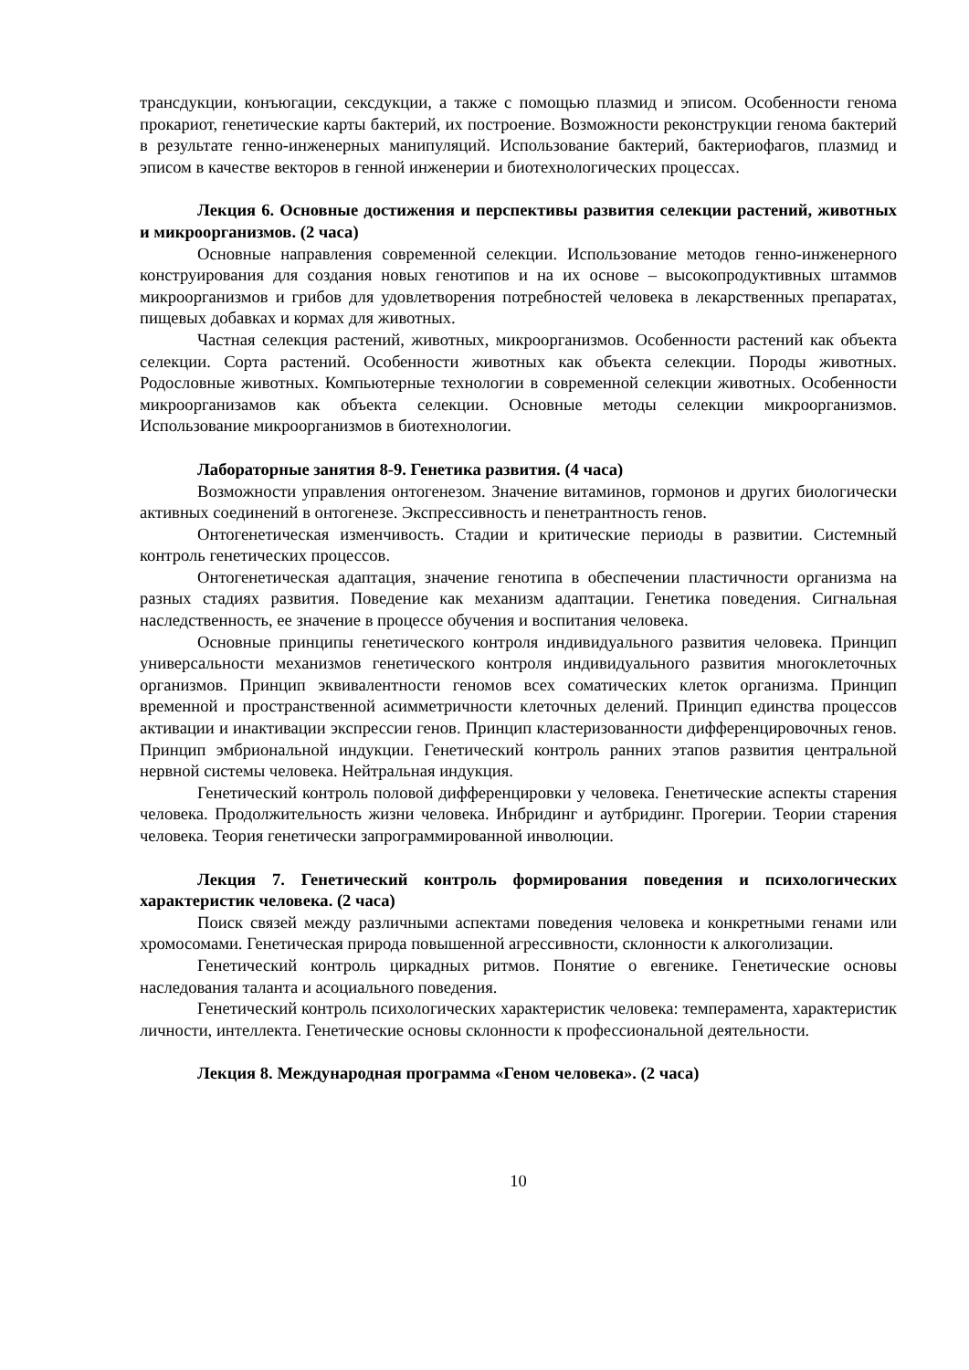трансдукции, конъюгации, сексдукции, а также с помощью плазмид и эписом. Особенности генома прокариот, генетические карты бактерий, их построение. Возможности реконструкции генома бактерий в результате генно-инженерных манипуляций. Использование бактерий, бактериофагов, плазмид и эписом в качестве векторов в генной инженерии и биотехнологических процессах.
Лекция 6. Основные достижения и перспективы развития селекции растений, животных и микроорганизмов. (2 часа)
Основные направления современной селекции. Использование методов генно-инженерного конструирования для создания новых генотипов и на их основе – высокопродуктивных штаммов микроорганизмов и грибов для удовлетворения потребностей человека в лекарственных препаратах, пищевых добавках и кормах для животных.
Частная селекция растений, животных, микроорганизмов. Особенности растений как объекта селекции. Сорта растений. Особенности животных как объекта селекции. Породы животных. Родословные животных. Компьютерные технологии в современной селекции животных. Особенности микроорганизамов как объекта селекции. Основные методы селекции микроорганизмов. Использование микроорганизмов в биотехнологии.
Лабораторные занятия 8-9. Генетика развития. (4 часа)
Возможности управления онтогенезом. Значение витаминов, гормонов и других биологически активных соединений в онтогенезе. Экспрессивность и пенетрантность генов.
Онтогенетическая изменчивость. Стадии и критические периоды в развитии. Системный контроль генетических процессов.
Онтогенетическая адаптация, значение генотипа в обеспечении пластичности организма на разных стадиях развития. Поведение как механизм адаптации. Генетика поведения. Сигнальная наследственность, ее значение в процессе обучения и воспитания человека.
Основные принципы генетического контроля индивидуального развития человека. Принцип универсальности механизмов генетического контроля индивидуального развития многоклеточных организмов. Принцип эквивалентности геномов всех соматических клеток организма. Принцип временной и пространственной асимметричности клеточных делений. Принцип единства процессов активации и инактивации экспрессии генов. Принцип кластеризованности дифференцировочных генов. Принцип эмбриональной индукции. Генетический контроль ранних этапов развития центральной нервной системы человека. Нейтральная индукция.
Генетический контроль половой дифференцировки у человека. Генетические аспекты старения человека. Продолжительность жизни человека. Инбридинг и аутбридинг. Прогерии. Теории старения человека. Теория генетически запрограммированной инволюции.
Лекция 7. Генетический контроль формирования поведения и психологических характеристик человека. (2 часа)
Поиск связей между различными аспектами поведения человека и конкретными генами или хромосомами. Генетическая природа повышенной агрессивности, склонности к алкоголизации.
Генетический контроль циркадных ритмов. Понятие о евгенике. Генетические основы наследования таланта и асоциального поведения.
Генетический контроль психологических характеристик человека: темперамента, характеристик личности, интеллекта. Генетические основы склонности к профессиональной деятельности.
Лекция 8. Международная программа «Геном человека». (2 часа)
10